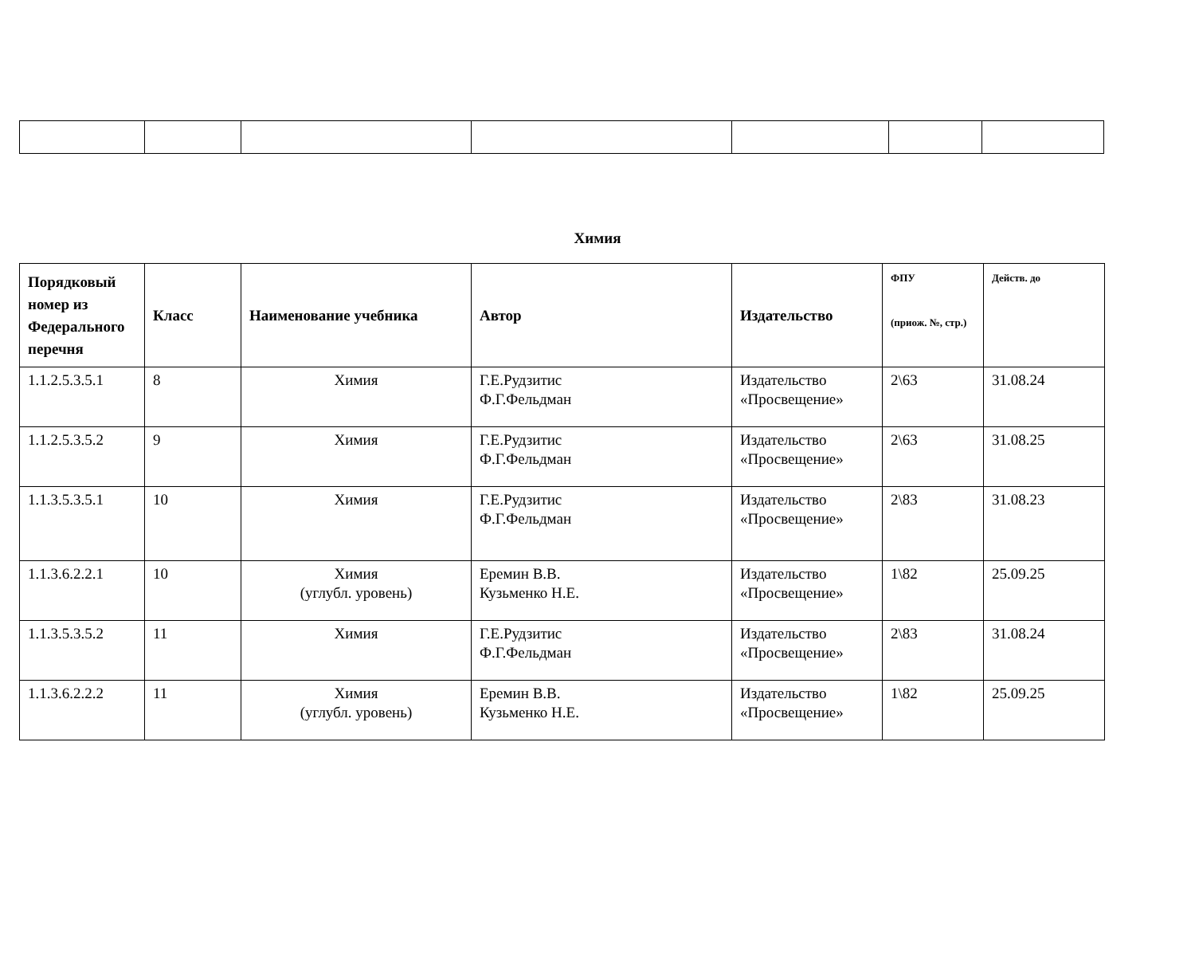Химия
| Порядковый номер из Федерального перечня | Класс | Наименование учебника | Автор | Издательство | ФПУ (приож. №, стр.) | Действ. до |
| --- | --- | --- | --- | --- | --- | --- |
| 1.1.2.5.3.5.1 | 8 | Химия | Г.Е.Рудзитис Ф.Г.Фельдман | Издательство «Просвещение» | 2\63 | 31.08.24 |
| 1.1.2.5.3.5.2 | 9 | Химия | Г.Е.Рудзитис Ф.Г.Фельдман | Издательство «Просвещение» | 2\63 | 31.08.25 |
| 1.1.3.5.3.5.1 | 10 | Химия | Г.Е.Рудзитис Ф.Г.Фельдман | Издательство «Просвещение» | 2\83 | 31.08.23 |
| 1.1.3.6.2.2.1 | 10 | Химия (углубл. уровень) | Еремин В.В. Кузьменко Н.Е. | Издательство «Просвещение» | 1\82 | 25.09.25 |
| 1.1.3.5.3.5.2 | 11 | Химия | Г.Е.Рудзитис Ф.Г.Фельдман | Издательство «Просвещение» | 2\83 | 31.08.24 |
| 1.1.3.6.2.2.2 | 11 | Химия (углубл. уровень) | Еремин В.В. Кузьменко Н.Е. | Издательство «Просвещение» | 1\82 | 25.09.25 |